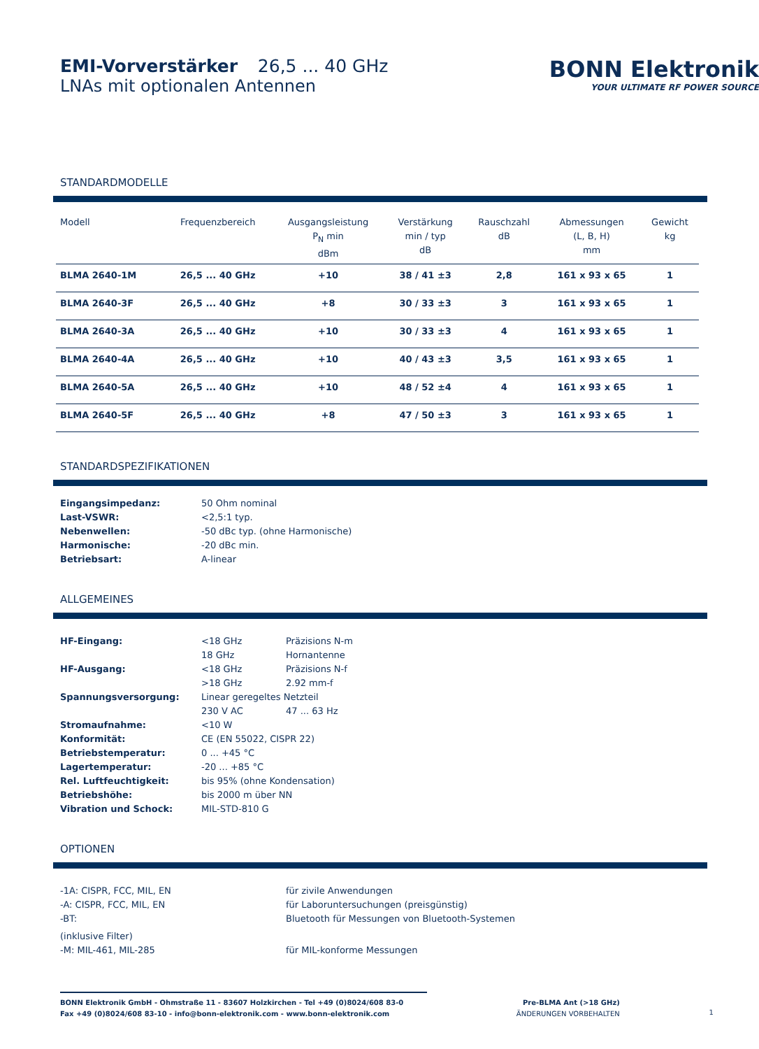EMI-Vorverstärker 26,5 ... 40 GHz
LNAs mit optionalen Antennen
BONN Elektronik
YOUR ULTIMATE RF POWER SOURCE
STANDARDMODELLE
| Modell | Frequenzbereich | Ausgangsleistung P<sub>N</sub> min dBm | Verstärkung min / typ dB | Rauschzahl dB | Abmessungen (L, B, H) mm | Gewicht kg |
| --- | --- | --- | --- | --- | --- | --- |
| BLMA 2640-1M | 26,5 ... 40 GHz | +10 | 38 / 41 ±3 | 2,8 | 161 x 93 x 65 | 1 |
| BLMA 2640-3F | 26,5 ... 40 GHz | +8 | 30 / 33 ±3 | 3 | 161 x 93 x 65 | 1 |
| BLMA 2640-3A | 26,5 ... 40 GHz | +10 | 30 / 33 ±3 | 4 | 161 x 93 x 65 | 1 |
| BLMA 2640-4A | 26,5 ... 40 GHz | +10 | 40 / 43 ±3 | 3,5 | 161 x 93 x 65 | 1 |
| BLMA 2640-5A | 26,5 ... 40 GHz | +10 | 48 / 52 ±4 | 4 | 161 x 93 x 65 | 1 |
| BLMA 2640-5F | 26,5 ... 40 GHz | +8 | 47 / 50 ±3 | 3 | 161 x 93 x 65 | 1 |
STANDARDSPEZIFIKATIONEN
Eingangsimpedanz:
50 Ohm nominal
Last-VSWR:
<2,5:1 typ.
Nebenwellen:
-50 dBc typ. (ohne Harmonische)
Harmonische:
-20 dBc min.
Betriebsart:
A-linear
ALLGEMEINES
HF-Eingang:
<18 GHz
Präzisions N-m
18 GHz
Hornantenne
HF-Ausgang:
<18 GHz
Präzisions N-f
>18 GHz
2.92 mm-f
Spannungsversorgung:
Linear geregeltes Netzteil
230 V AC
47 ... 63 Hz
Stromaufnahme:
<10 W
Konformität:
CE (EN 55022, CISPR 22)
Betriebstemperatur:
0 ... +45 °C
Lagertemperatur:
-20 ... +85 °C
Rel. Luftfeuchtigkeit:
bis 95% (ohne Kondensation)
Betriebshöhe:
bis 2000 m über NN
Vibration und Schock:
MIL-STD-810 G
OPTIONEN
-1A: CISPR, FCC, MIL, EN
für zivile Anwendungen
-A: CISPR, FCC, MIL, EN
für Laboruntersuchungen (preisgünstig)
-BT:
Bluetooth für Messungen von Bluetooth-Systemen
(inklusive Filter)
-M: MIL-461, MIL-285
für MIL-konforme Messungen
BONN Elektronik GmbH - Ohmstraße 11 - 83607 Holzkirchen - Tel +49 (0)8024/608 83-0
Fax +49 (0)8024/608 83-10 - info@bonn-elektronik.com - www.bonn-elektronik.com
Pre-BLMA Ant (>18 GHz)
ÄNDERUNGEN VORBEHALTEN
1